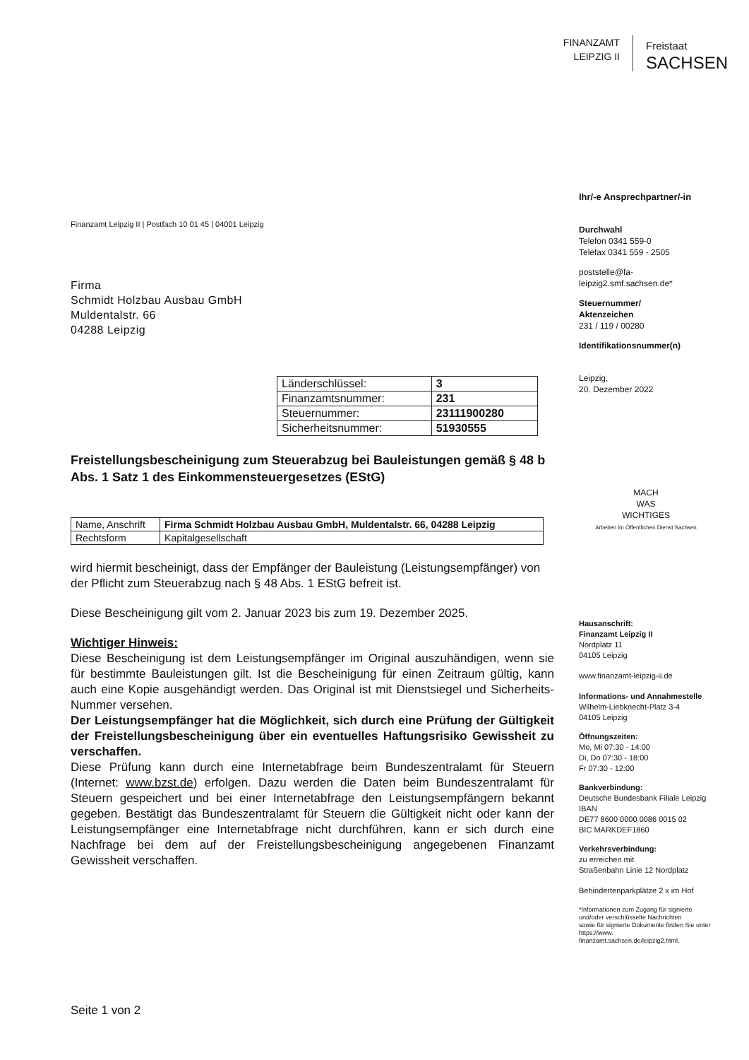FINANZAMT
LEIPZIG II
Freistaat
SACHSEN
Finanzamt Leipzig II | Postfach 10 01 45 | 04001 Leipzig
Firma
Schmidt Holzbau Ausbau GmbH
Muldentalstr. 66
04288 Leipzig
| Länderschlüssel: | 3 |
| Finanzamtsnummer: | 231 |
| Steuernummer: | 23111900280 |
| Sicherheitsnummer: | 51930555 |
Freistellungsbescheinigung zum Steuerabzug bei Bauleistungen gemäß § 48 b Abs. 1 Satz 1 des Einkommensteuergesetzes (EStG)
| Name, Anschrift | Firma Schmidt Holzbau Ausbau GmbH, Muldentalstr. 66, 04288 Leipzig |
| Rechtsform | Kapitalgesellschaft |
wird hiermit bescheinigt, dass der Empfänger der Bauleistung (Leistungsempfänger) von der Pflicht zum Steuerabzug nach § 48 Abs. 1 EStG befreit ist.
Diese Bescheinigung gilt vom 2. Januar 2023 bis zum 19. Dezember 2025.
Wichtiger Hinweis:
Diese Bescheinigung ist dem Leistungsempfänger im Original auszuhändigen, wenn sie für bestimmte Bauleistungen gilt. Ist die Bescheinigung für einen Zeitraum gültig, kann auch eine Kopie ausgehändigt werden. Das Original ist mit Dienstsiegel und Sicherheits-Nummer versehen.
Der Leistungsempfänger hat die Möglichkeit, sich durch eine Prüfung der Gültigkeit der Freistellungsbescheinigung über ein eventuelles Haftungsrisiko Gewissheit zu verschaffen.
Diese Prüfung kann durch eine Internetabfrage beim Bundeszentralamt für Steuern (Internet: www.bzst.de) erfolgen. Dazu werden die Daten beim Bundeszentralamt für Steuern gespeichert und bei einer Internetabfrage den Leistungsempfängern bekannt gegeben. Bestätigt das Bundeszentralamt für Steuern die Gültigkeit nicht oder kann der Leistungsempfänger eine Internetabfrage nicht durchführen, kann er sich durch eine Nachfrage bei dem auf der Freistellungsbescheinigung angegebenen Finanzamt Gewissheit verschaffen.
Seite 1 von 2
Ihr/-e Ansprechpartner/-in
Durchwahl
Telefon 0341 559-0
Telefax 0341 559 - 2505
poststelle@fa-leipzig2.smf.sachsen.de*
Steuernummer/
Aktenzeichen
231 / 119 / 00280
Identifikationsnummer(n)
Leipzig,
20. Dezember 2022
MACH
WAS
WICHTIGES
Arbeiten im Öffentlichen Dienst Sachsen
Hausanschrift:
Finanzamt Leipzig II
Nordplatz 11
04105 Leipzig
www.finanzamt-leipzig-ii.de
Informations- und Annahmestelle
Wilhelm-Liebknecht-Platz 3-4
04105 Leipzig
Öffnungszeiten:
Mo, Mi 07:30 - 14:00
Di, Do 07:30 - 18:00
Fr 07:30 - 12:00
Bankverbindung:
Deutsche Bundesbank Filiale Leipzig
IBAN
DE77 8600 0000 0086 0015 02
BIC MARKDEF1860
Verkehrsverbindung:
zu erreichen mit
Straßenbahn Linie 12 Nordplatz
Behindertenparkplätze 2 x im Hof
*Informationen zum Zugang für signierte und/oder verschlüsselte Nachrichten
sowie für signierte Dokumente finden Sie unter https://www. finanzamt.sachsen.de/leipzig2.html.